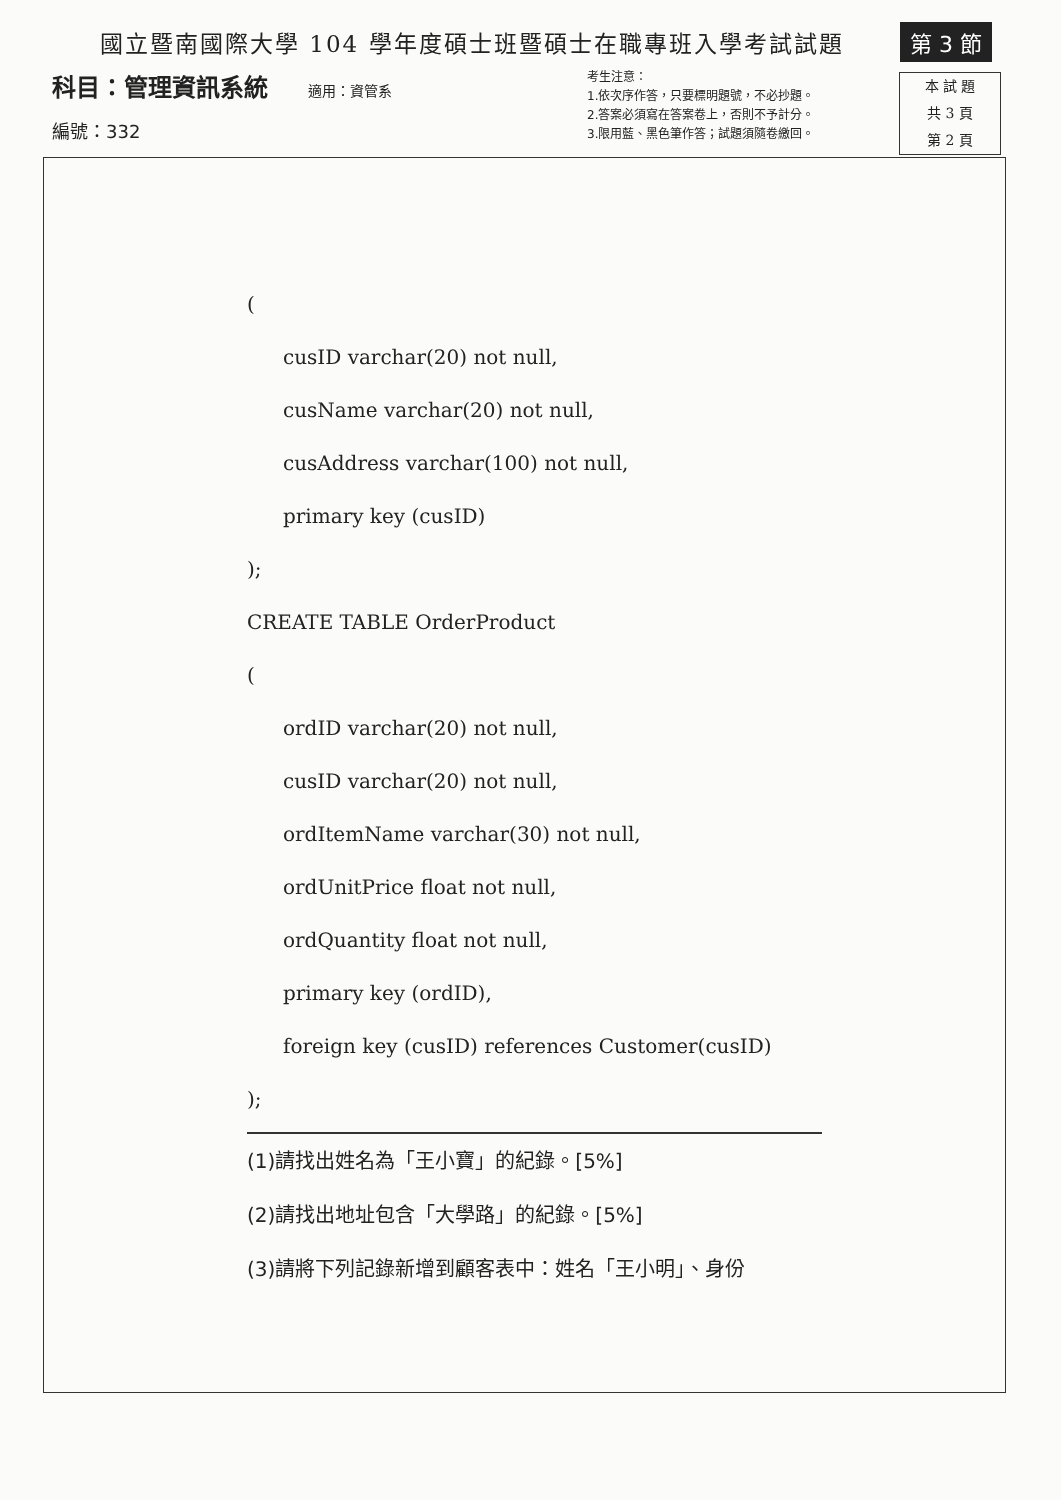國立暨南國際大學 104 學年度碩士班暨碩士在職專班入學考試試題
第 3 節
科目：管理資訊系統 適用：資管系
編號：332
考生注意：
1.依次序作答，只要標明題號，不必抄題。
2.答案必須寫在答案卷上，否則不予計分。
3.限用藍、黑色筆作答；試題須隨卷繳回。
本 試 題
共 3 頁
第 2 頁
(
cusID varchar(20) not null,
cusName varchar(20) not null,
cusAddress varchar(100) not null,
primary key (cusID)
);
CREATE TABLE OrderProduct
(
ordID varchar(20) not null,
cusID varchar(20) not null,
ordItemName varchar(30) not null,
ordUnitPrice float not null,
ordQuantity float not null,
primary key (ordID),
foreign key (cusID) references Customer(cusID)
);
(1)請找出姓名為「王小寶」的紀錄。[5%]
(2)請找出地址包含「大學路」的紀錄。[5%]
(3)請將下列記錄新增到顧客表中：姓名「王小明」、身份